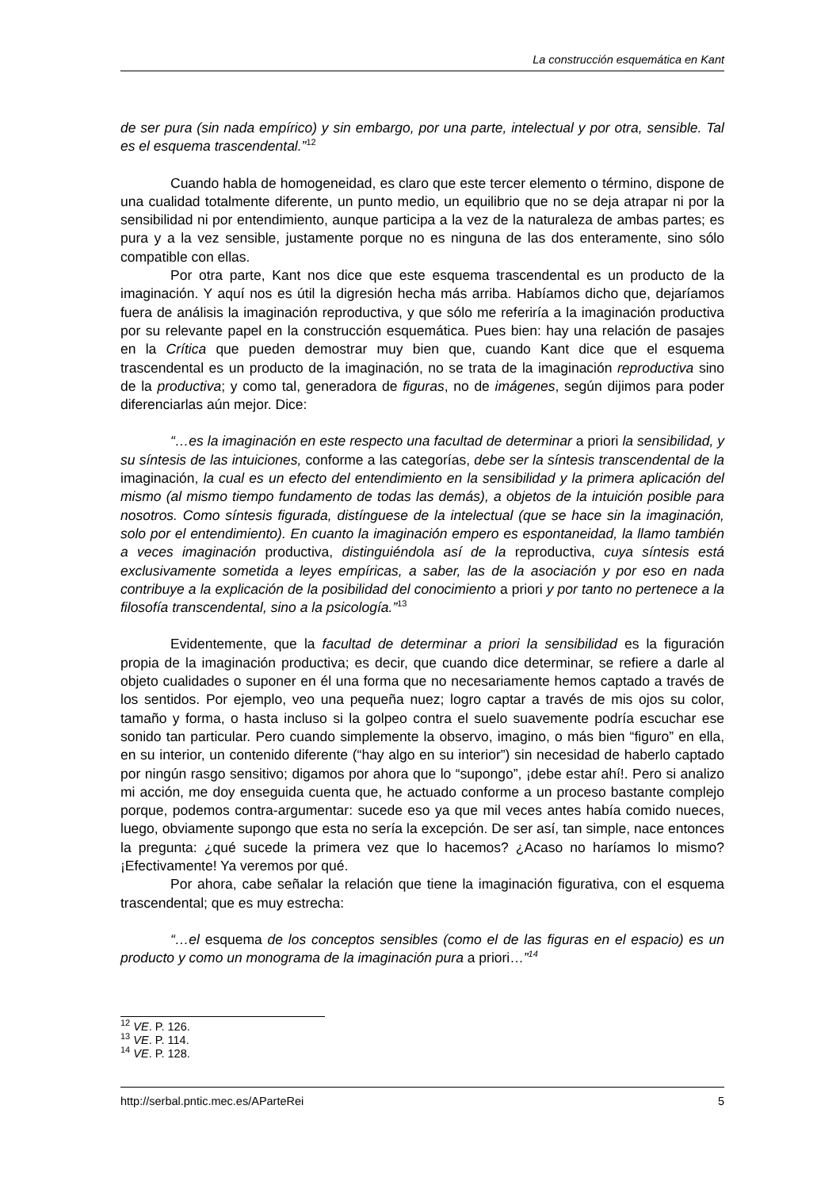La construcción esquemática en Kant
de ser pura (sin nada empírico) y sin embargo, por una parte, intelectual y por otra, sensible. Tal es el esquema trascendental.”<sup>12</sup>
Cuando habla de homogeneidad, es claro que este tercer elemento o término, dispone de una cualidad totalmente diferente, un punto medio, un equilibrio que no se deja atrapar ni por la sensibilidad ni por entendimiento, aunque participa a la vez de la naturaleza de ambas partes; es pura y a la vez sensible, justamente porque no es ninguna de las dos enteramente, sino sólo compatible con ellas.
Por otra parte, Kant nos dice que este esquema trascendental es un producto de la imaginación. Y aquí nos es útil la digresión hecha más arriba. Habíamos dicho que, dejaríamos fuera de análisis la imaginación reproductiva, y que sólo me referiría a la imaginación productiva por su relevante papel en la construcción esquemática. Pues bien: hay una relación de pasajes en la Crítica que pueden demostrar muy bien que, cuando Kant dice que el esquema trascendental es un producto de la imaginación, no se trata de la imaginación reproductiva sino de la productiva; y como tal, generadora de figuras, no de imágenes, según dijimos para poder diferenciarlas aún mejor. Dice:
“…es la imaginación en este respecto una facultad de determinar a priori la sensibilidad, y su síntesis de las intuiciones, conforme a las categorías, debe ser la síntesis transcendental de la imaginación, la cual es un efecto del entendimiento en la sensibilidad y la primera aplicación del mismo (al mismo tiempo fundamento de todas las demás), a objetos de la intuición posible para nosotros. Como síntesis figurada, distínguese de la intelectual (que se hace sin la imaginación, solo por el entendimiento). En cuanto la imaginación empero es espontaneidad, la llamo también a veces imaginación productiva, distinguiéndola así de la reproductiva, cuya síntesis está exclusivamente sometida a leyes empíricas, a saber, las de la asociación y por eso en nada contribuye a la explicación de la posibilidad del conocimiento a priori y por tanto no pertenece a la filosofía transcendental, sino a la psicología.”<sup>13</sup>
Evidentemente, que la facultad de determinar a priori la sensibilidad es la figuración propia de la imaginación productiva; es decir, que cuando dice determinar, se refiere a darle al objeto cualidades o suponer en él una forma que no necesariamente hemos captado a través de los sentidos. Por ejemplo, veo una pequeña nuez; logro captar a través de mis ojos su color, tamaño y forma, o hasta incluso si la golpeo contra el suelo suavemente podría escuchar ese sonido tan particular. Pero cuando simplemente la observo, imagino, o más bien “figuro” en ella, en su interior, un contenido diferente (“hay algo en su interior”) sin necesidad de haberlo captado por ningún rasgo sensitivo; digamos por ahora que lo “supongo”, ¡debe estar ahí!. Pero si analizo mi acción, me doy enseguida cuenta que, he actuado conforme a un proceso bastante complejo porque, podemos contra-argumentar: sucede eso ya que mil veces antes había comido nueces, luego, obviamente supongo que esta no sería la excepción. De ser así, tan simple, nace entonces la pregunta: ¿qué sucede la primera vez que lo hacemos? ¿Acaso no haríamos lo mismo? ¡Efectivamente! Ya veremos por qué.
Por ahora, cabe señalar la relación que tiene la imaginación figurativa, con el esquema trascendental; que es muy estrecha:
“…el esquema de los conceptos sensibles (como el de las figuras en el espacio) es un producto y como un monograma de la imaginación pura a priori…”<sup>14</sup>
<sup>12</sup> VE. P. 126.
<sup>13</sup> VE. P. 114.
<sup>14</sup> VE. P. 128.
http://serbal.pntic.mec.es/AParteRei 5